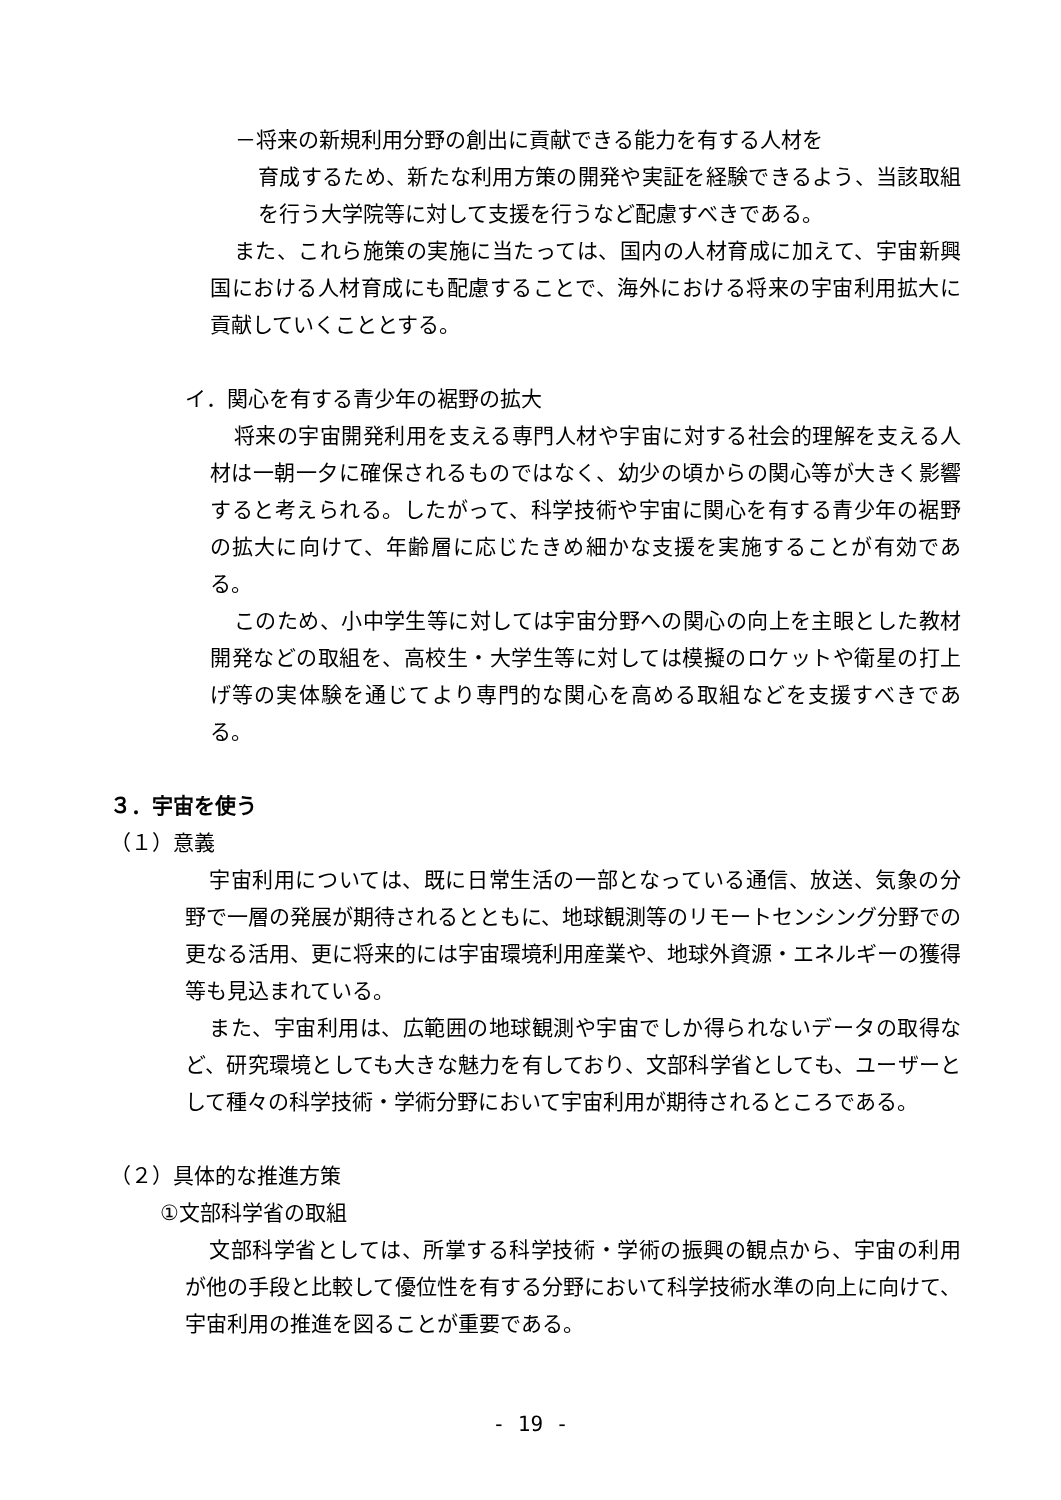－将来の新規利用分野の創出に貢献できる能力を有する人材を
育成するため、新たな利用方策の開発や実証を経験できるよう、当該取組を行う大学院等に対して支援を行うなど配慮すべきである。
また、これら施策の実施に当たっては、国内の人材育成に加えて、宇宙新興国における人材育成にも配慮することで、海外における将来の宇宙利用拡大に貢献していくこととする。
イ．関心を有する青少年の裾野の拡大
将来の宇宙開発利用を支える専門人材や宇宙に対する社会的理解を支える人材は一朝一夕に確保されるものではなく、幼少の頃からの関心等が大きく影響すると考えられる。したがって、科学技術や宇宙に関心を有する青少年の裾野の拡大に向けて、年齢層に応じたきめ細かな支援を実施することが有効である。
このため、小中学生等に対しては宇宙分野への関心の向上を主眼とした教材開発などの取組を、高校生・大学生等に対しては模擬のロケットや衛星の打上げ等の実体験を通じてより専門的な関心を高める取組などを支援すべきである。
３．宇宙を使う
（１）意義
宇宙利用については、既に日常生活の一部となっている通信、放送、気象の分野で一層の発展が期待されるとともに、地球観測等のリモートセンシング分野での更なる活用、更に将来的には宇宙環境利用産業や、地球外資源・エネルギーの獲得等も見込まれている。
また、宇宙利用は、広範囲の地球観測や宇宙でしか得られないデータの取得など、研究環境としても大きな魅力を有しており、文部科学省としても、ユーザーとして種々の科学技術・学術分野において宇宙利用が期待されるところである。
（２）具体的な推進方策
①文部科学省の取組
文部科学省としては、所掌する科学技術・学術の振興の観点から、宇宙の利用が他の手段と比較して優位性を有する分野において科学技術水準の向上に向けて、宇宙利用の推進を図ることが重要である。
- 19 -